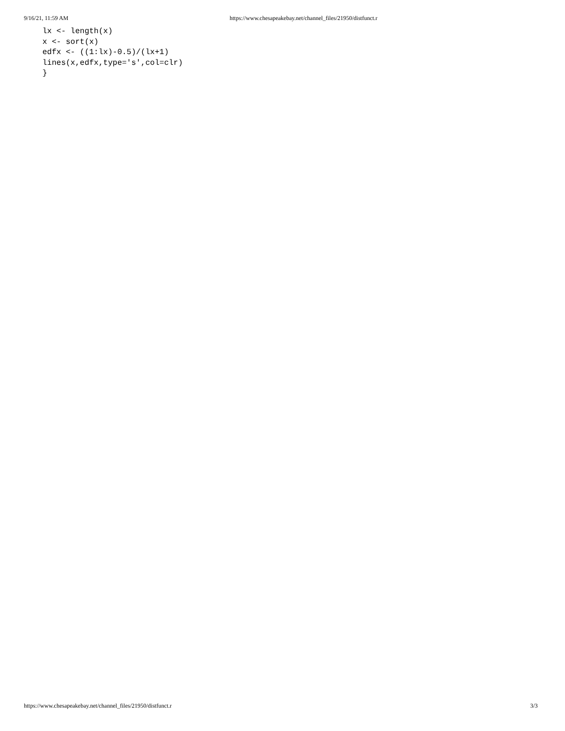9/16/21, 11:59 AM https://www.chesapeakebay.net/channel_files/21950/distfunct.r
lx <- length(x)
x <- sort(x)
edfx <- ((1:lx)-0.5)/(lx+1)
lines(x,edfx,type='s',col=clr)
}
https://www.chesapeakebay.net/channel_files/21950/distfunct.r 3/3